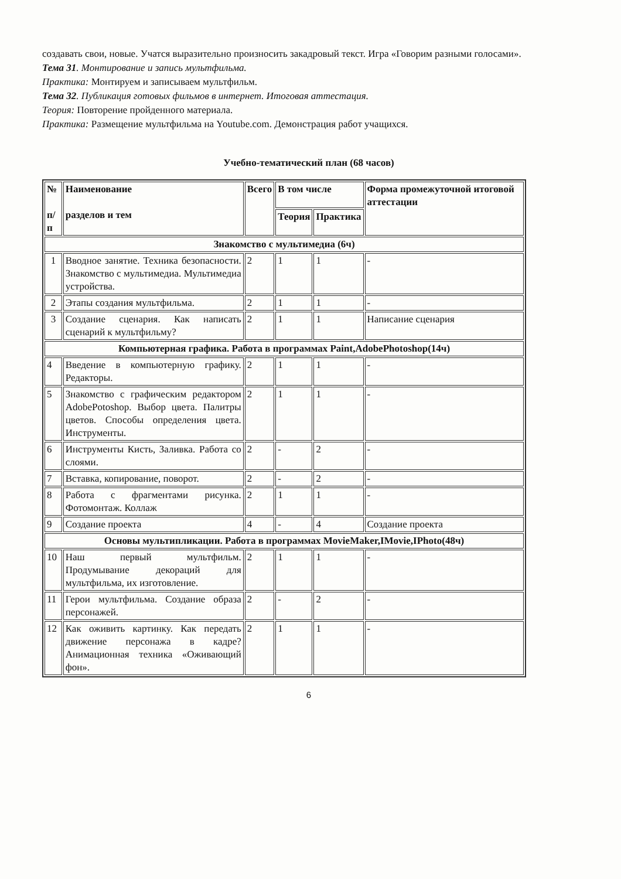создавать свои, новые. Учатся выразительно произносить закадровый текст. Игра «Говорим разными голосами».
Тема 31. Монтирование и запись мультфильма.
Практика: Монтируем и записываем мультфильм.
Тема 32. Публикация готовых фильмов в интернет. Итоговая аттестация.
Теория: Повторение пройденного материала.
Практика: Размещение мультфильма на Youtube.com. Демонстрация работ учащихся.
Учебно-тематический план (68 часов)
| № п/п | Наименование разделов и тем | Всего | В том числе | | Форма промежуточной итоговой аттестации |
| --- | --- | --- | --- | --- | --- |
| | | | Теория | Практика | |
| Знакомство с мультимедиа (6ч) | | | | | |
| 1 | Вводное занятие. Техника безопасности. Знакомство с мультимедиа. Мультимедиа устройства. | 2 | 1 | 1 | - |
| 2 | Этапы создания мультфильма. | 2 | 1 | 1 | - |
| 3 | Создание сценария. Как написать сценарий к мультфильму? | 2 | 1 | 1 | Написание сценария |
| Компьютерная графика. Работа в программах Paint,AdobePhotoshop(14ч) | | | | | |
| 4 | Введение в компьютерную графику. Редакторы. | 2 | 1 | 1 | - |
| 5 | Знакомство с графическим редактором AdobePotoshop. Выбор цвета. Палитры цветов. Способы определения цвета. Инструменты. | 2 | 1 | 1 | - |
| 6 | Инструменты Кисть, Заливка. Работа со слоями. | 2 | - | 2 | - |
| 7 | Вставка, копирование, поворот. | 2 | - | 2 | - |
| 8 | Работа с фрагментами рисунка. Фотомонтаж. Коллаж | 2 | 1 | 1 | - |
| 9 | Создание проекта | 4 | - | 4 | Создание проекта |
| Основы мультипликации. Работа в программах MovieMaker,IMovie,IPhoto(48ч) | | | | | |
| 10 | Наш первый мультфильм. Продумывание декораций для мультфильма, их изготовление. | 2 | 1 | 1 | - |
| 11 | Герои мультфильма. Создание образа персонажей. | 2 | - | 2 | - |
| 12 | Как оживить картинку. Как передать движение персонажа в кадре? Анимационная техника «Оживающий фон». | 2 | 1 | 1 | - |
6